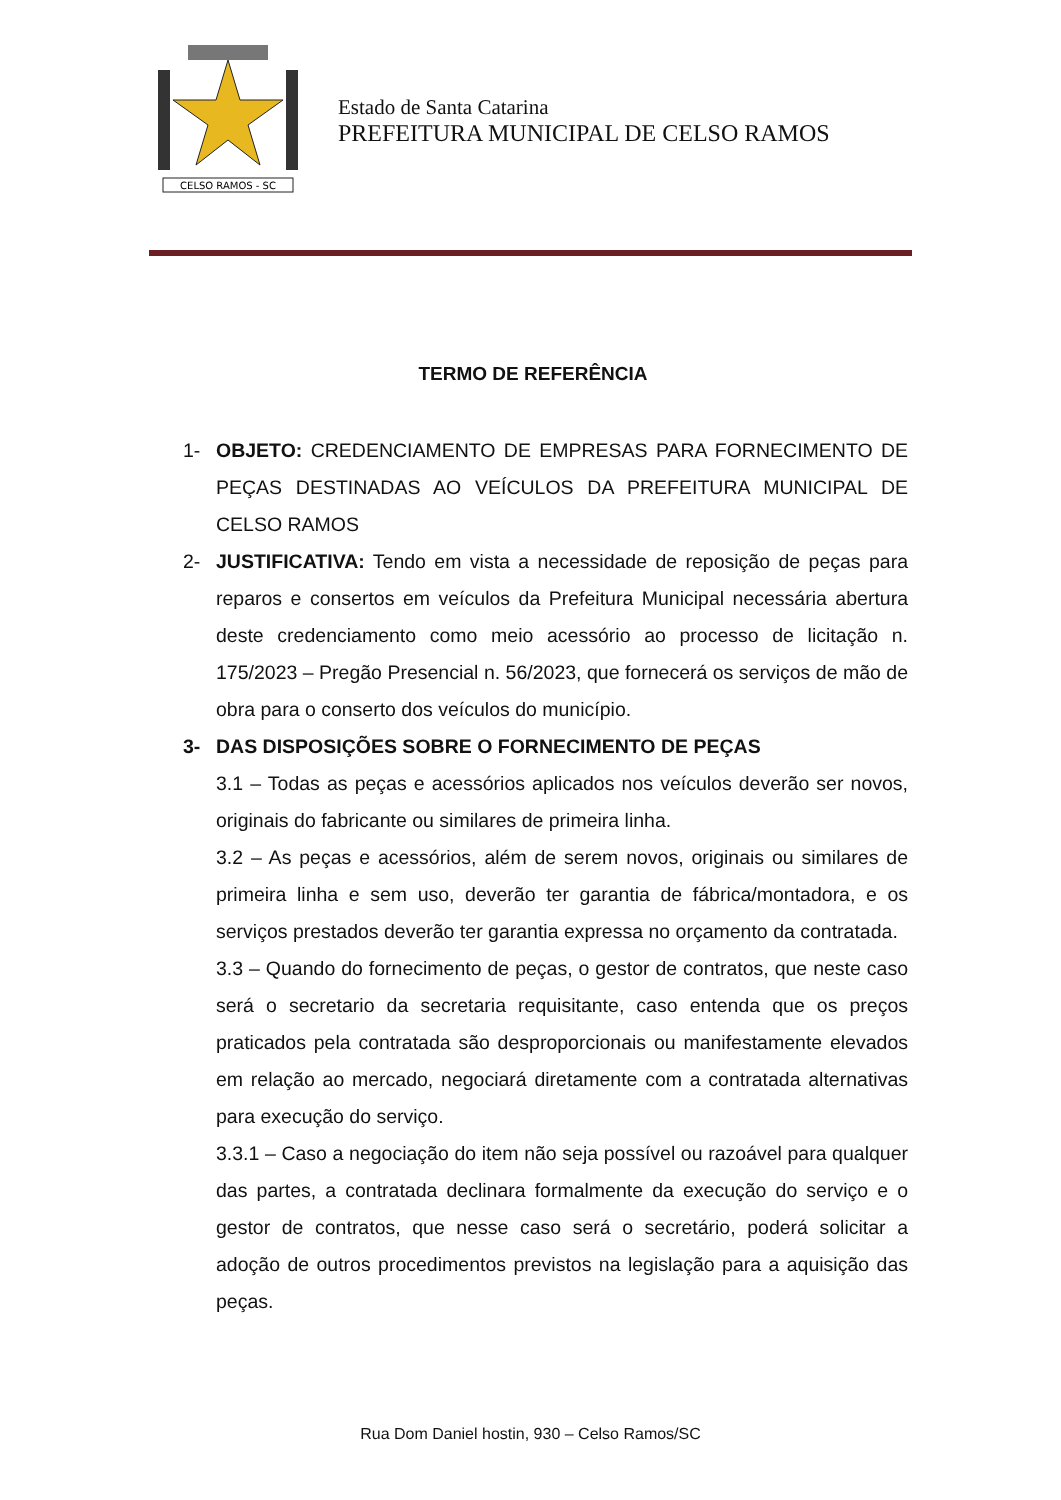CELSO RAMOS - SC
Estado de Santa Catarina
PREFEITURA MUNICIPAL DE CELSO RAMOS
TERMO DE REFERÊNCIA
1- OBJETO: CREDENCIAMENTO DE EMPRESAS PARA FORNECIMENTO DE PEÇAS DESTINADAS AO VEÍCULOS DA PREFEITURA MUNICIPAL DE CELSO RAMOS
2- JUSTIFICATIVA: Tendo em vista a necessidade de reposição de peças para reparos e consertos em veículos da Prefeitura Municipal necessária abertura deste credenciamento como meio acessório ao processo de licitação n. 175/2023 – Pregão Presencial n. 56/2023, que fornecerá os serviços de mão de obra para o conserto dos veículos do município.
3- DAS DISPOSIÇÕES SOBRE O FORNECIMENTO DE PEÇAS
3.1 – Todas as peças e acessórios aplicados nos veículos deverão ser novos, originais do fabricante ou similares de primeira linha.
3.2 – As peças e acessórios, além de serem novos, originais ou similares de primeira linha e sem uso, deverão ter garantia de fábrica/montadora, e os serviços prestados deverão ter garantia expressa no orçamento da contratada.
3.3 – Quando do fornecimento de peças, o gestor de contratos, que neste caso será o secretario da secretaria requisitante, caso entenda que os preços praticados pela contratada são desproporcionais ou manifestamente elevados em relação ao mercado, negociará diretamente com a contratada alternativas para execução do serviço.
3.3.1 – Caso a negociação do item não seja possível ou razoável para qualquer das partes, a contratada declinara formalmente da execução do serviço e o gestor de contratos, que nesse caso será o secretário, poderá solicitar a adoção de outros procedimentos previstos na legislação para a aquisição das peças.
Rua Dom Daniel hostin, 930 – Celso Ramos/SC